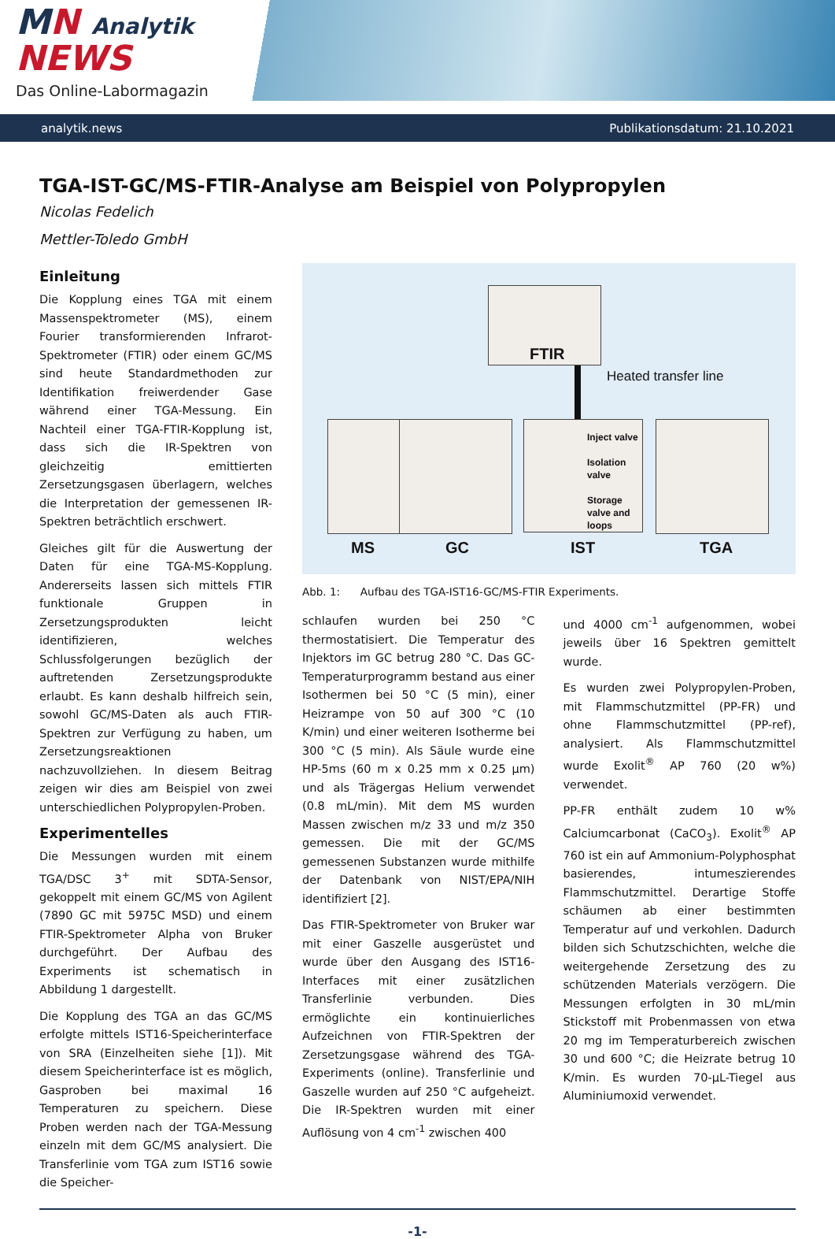MN Analytik NEWS
Das Online-Labormagazin
analytik.news Publikationsdatum: 21.10.2021
TGA-IST-GC/MS-FTIR-Analyse am Beispiel von Polypropylen
Nicolas Fedelich
Mettler-Toledo GmbH
Einleitung
Die Kopplung eines TGA mit einem Massenspektrometer (MS), einem Fourier transformierenden Infrarot-Spektrometer (FTIR) oder einem GC/MS sind heute Standardmethoden zur Identifikation freiwerdender Gase während einer TGA-Messung. Ein Nachteil einer TGA-FTIR-Kopplung ist, dass sich die IR-Spektren von gleichzeitig emittierten Zersetzungsgasen überlagern, welches die Interpretation der gemessenen IR-Spektren beträchtlich erschwert.
Gleiches gilt für die Auswertung der Daten für eine TGA-MS-Kopplung. Andererseits lassen sich mittels FTIR funktionale Gruppen in Zersetzungsprodukten leicht identifizieren, welches Schlussfolgerungen bezüglich der auftretenden Zersetzungsprodukte erlaubt. Es kann deshalb hilfreich sein, sowohl GC/MS-Daten als auch FTIR-Spektren zur Verfügung zu haben, um Zersetzungsreaktionen nachzuvollziehen. In diesem Beitrag zeigen wir dies am Beispiel von zwei unterschiedlichen Polypropylen-Proben.
Experimentelles
Die Messungen wurden mit einem TGA/DSC 3<sup>+</sup> mit SDTA-Sensor, gekoppelt mit einem GC/MS von Agilent (7890 GC mit 5975C MSD) und einem FTIR-Spektrometer Alpha von Bruker durchgeführt. Der Aufbau des Experiments ist schematisch in Abbildung 1 dargestellt.
Die Kopplung des TGA an das GC/MS erfolgte mittels IST16-Speicherinterface von SRA (Einzelheiten siehe [1]). Mit diesem Speicherinterface ist es möglich, Gasproben bei maximal 16 Temperaturen zu speichern. Diese Proben werden nach der TGA-Messung einzeln mit dem GC/MS analysiert. Die Transferlinie vom TGA zum IST16 sowie die Speicher-
FTIR
Heated transfer line
Inject valve
Isolation valve
Storage valve and loops
MS GC IST TGA
Abb. 1: Aufbau des TGA-IST16-GC/MS-FTIR Experiments.
schlaufen wurden bei 250 °C thermostatisiert. Die Temperatur des Injektors im GC betrug 280 °C. Das GC-Temperaturprogramm bestand aus einer Isothermen bei 50 °C (5 min), einer Heizrampe von 50 auf 300 °C (10 K/min) und einer weiteren Isotherme bei 300 °C (5 min). Als Säule wurde eine HP-5ms (60 m x 0.25 mm x 0.25 µm) und als Trägergas Helium verwendet (0.8 mL/min). Mit dem MS wurden Massen zwischen m/z 33 und m/z 350 gemessen. Die mit der GC/MS gemessenen Substanzen wurde mithilfe der Datenbank von NIST/EPA/NIH identifiziert [2].
Das FTIR-Spektrometer von Bruker war mit einer Gaszelle ausgerüstet und wurde über den Ausgang des IST16-Interfaces mit einer zusätzlichen Transferlinie verbunden. Dies ermöglichte ein kontinuierliches Aufzeichnen von FTIR-Spektren der Zersetzungsgase während des TGA-Experiments (online). Transferlinie und Gaszelle wurden auf 250 °C aufgeheizt. Die IR-Spektren wurden mit einer Auflösung von 4 cm<sup>-1</sup> zwischen 400
und 4000 cm<sup>-1</sup> aufgenommen, wobei jeweils über 16 Spektren gemittelt wurde.
Es wurden zwei Polypropylen-Proben, mit Flammschutzmittel (PP-FR) und ohne Flammschutzmittel (PP-ref), analysiert. Als Flammschutzmittel wurde Exolit<sup>®</sup> AP 760 (20 w%) verwendet.
PP-FR enthält zudem 10 w% Calciumcarbonat (CaCO<sub>3</sub>). Exolit<sup>®</sup> AP 760 ist ein auf Ammonium-Polyphosphat basierendes, intumeszierendes Flammschutzmittel. Derartige Stoffe schäumen ab einer bestimmten Temperatur auf und verkohlen. Dadurch bilden sich Schutzschichten, welche die weitergehende Zersetzung des zu schützenden Materials verzögern. Die Messungen erfolgten in 30 mL/min Stickstoff mit Probenmassen von etwa 20 mg im Temperaturbereich zwischen 30 und 600 °C; die Heizrate betrug 10 K/min. Es wurden 70-µL-Tiegel aus Aluminiumoxid verwendet.
-1-